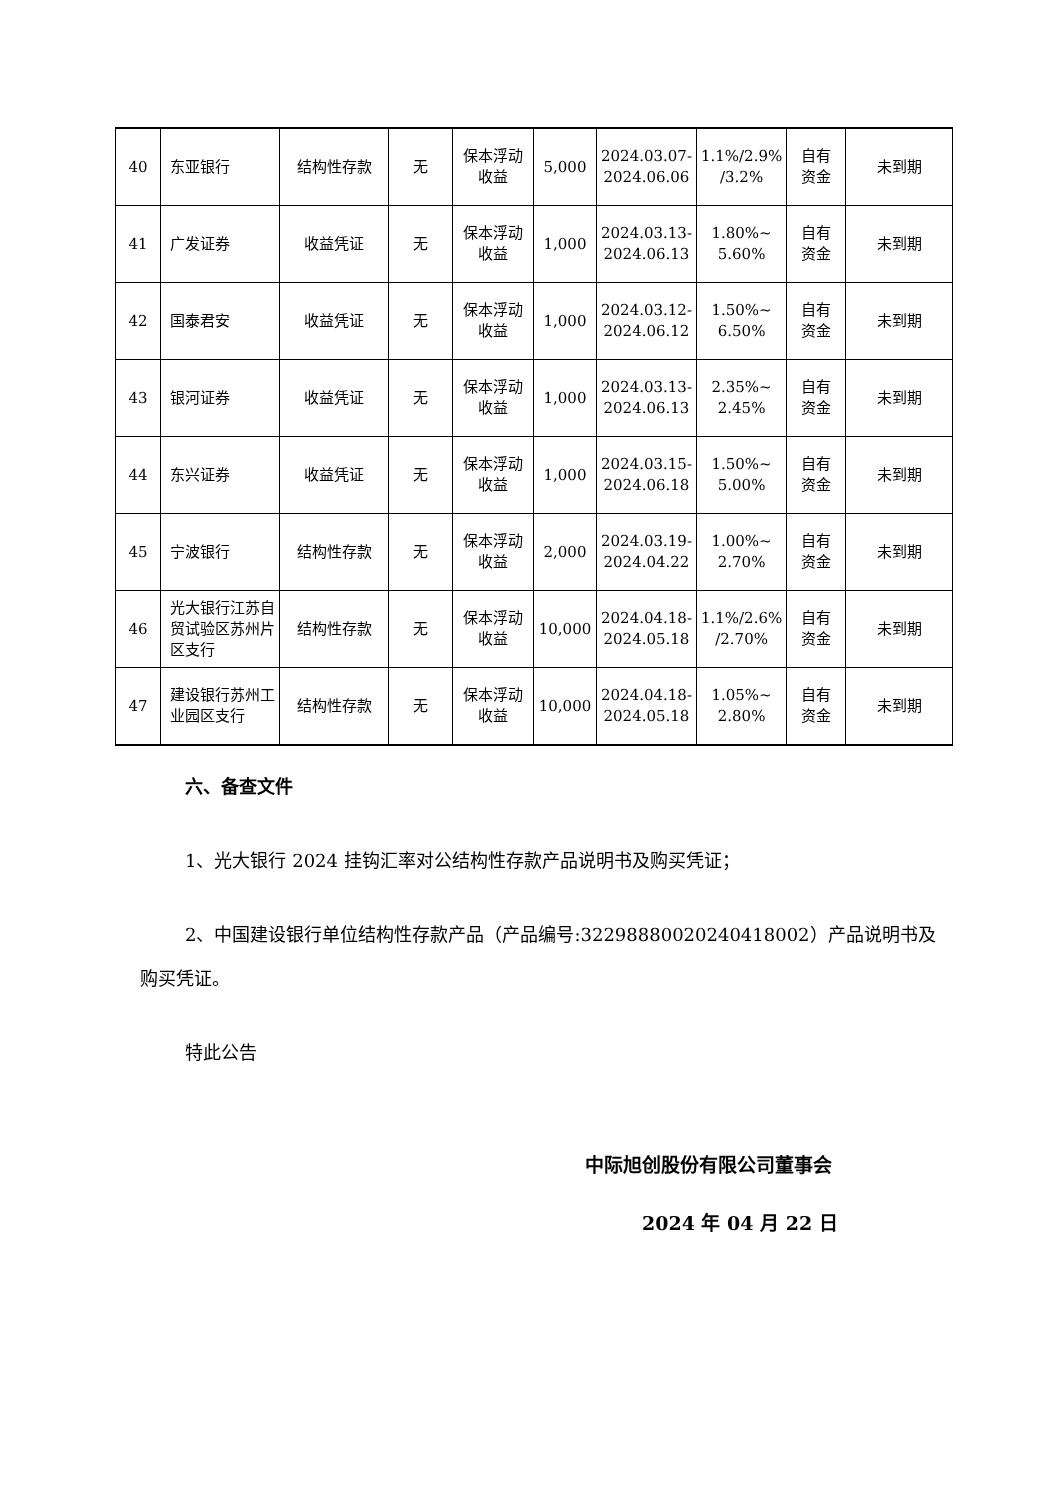| 40 | 东亚银行 | 结构性存款 | 无 | 保本浮动 收益 | 5,000 | 2024.03.07- 2024.06.06 | 1.1%/2.9% /3.2% | 自有 资金 | 未到期 |
| 41 | 广发证券 | 收益凭证 | 无 | 保本浮动 收益 | 1,000 | 2024.03.13- 2024.06.13 | 1.80%~ 5.60% | 自有 资金 | 未到期 |
| 42 | 国泰君安 | 收益凭证 | 无 | 保本浮动 收益 | 1,000 | 2024.03.12- 2024.06.12 | 1.50%~ 6.50% | 自有 资金 | 未到期 |
| 43 | 银河证券 | 收益凭证 | 无 | 保本浮动 收益 | 1,000 | 2024.03.13- 2024.06.13 | 2.35%~ 2.45% | 自有 资金 | 未到期 |
| 44 | 东兴证券 | 收益凭证 | 无 | 保本浮动 收益 | 1,000 | 2024.03.15- 2024.06.18 | 1.50%~ 5.00% | 自有 资金 | 未到期 |
| 45 | 宁波银行 | 结构性存款 | 无 | 保本浮动 收益 | 2,000 | 2024.03.19- 2024.04.22 | 1.00%~ 2.70% | 自有 资金 | 未到期 |
| 46 | 光大银行江苏自贸试验区苏州片区支行 | 结构性存款 | 无 | 保本浮动 收益 | 10,000 | 2024.04.18- 2024.05.18 | 1.1%/2.6% /2.70% | 自有 资金 | 未到期 |
| 47 | 建设银行苏州工业园区支行 | 结构性存款 | 无 | 保本浮动 收益 | 10,000 | 2024.04.18- 2024.05.18 | 1.05%~ 2.80% | 自有 资金 | 未到期 |
六、备查文件
1、光大银行 2024 挂钩汇率对公结构性存款产品说明书及购买凭证；
2、中国建设银行单位结构性存款产品（产品编号:32298880020240418002）产品说明书及购买凭证。
特此公告
中际旭创股份有限公司董事会
2024 年 04 月 22 日